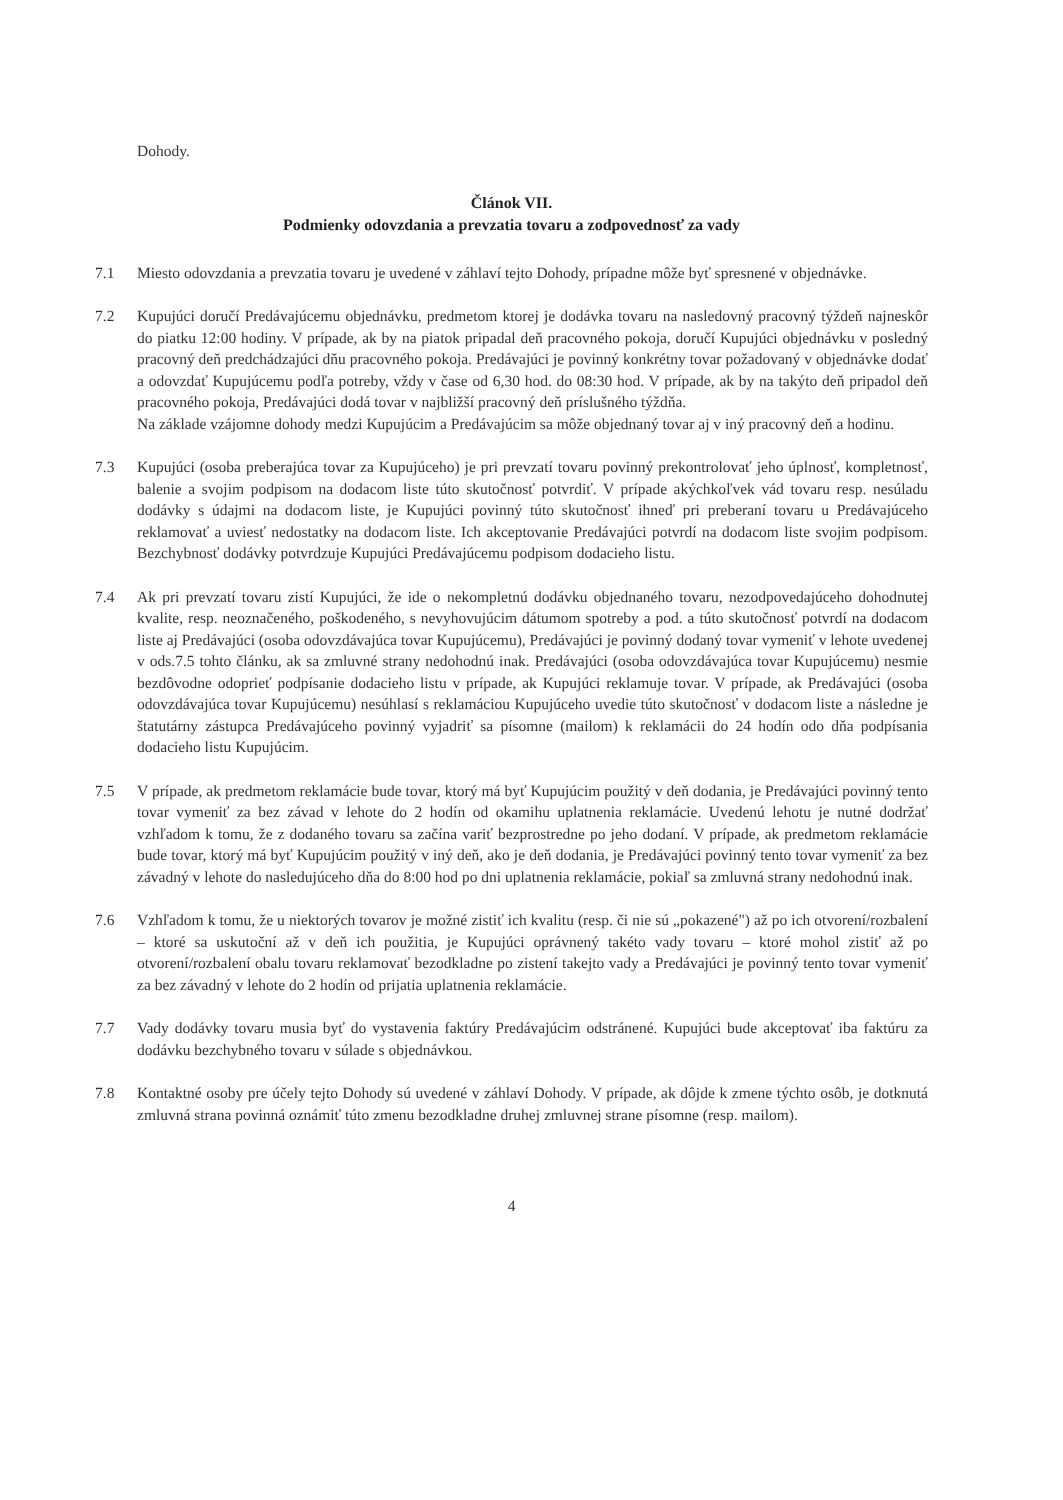Dohody.
Článok VII.
Podmienky odovzdania a prevzatia tovaru a zodpovednosť za vady
7.1 Miesto odovzdania a prevzatia tovaru je uvedené v záhlaví tejto Dohody, prípadne môže byť spresnené v objednávke.
7.2 Kupujúci doručí Predávajúcemu objednávku, predmetom ktorej je dodávka tovaru na nasledovný pracovný týždeň najneskôr do piatku 12:00 hodiny. V prípade, ak by na piatok pripadal deň pracovného pokoja, doručí Kupujúci objednávku v posledný pracovný deň predchádzajúci dňu pracovného pokoja. Predávajúci je povinný konkrétny tovar požadovaný v objednávke dodať a odovzdať Kupujúcemu podľa potreby, vždy v čase od 6,30 hod. do 08:30 hod. V prípade, ak by na takýto deň pripadol deň pracovného pokoja, Predávajúci dodá tovar v najbližší pracovný deň príslušného týždňa.
Na základe vzájomne dohody medzi Kupujúcim a Predávajúcim sa môže objednaný tovar aj v iný pracovný deň a hodinu.
7.3 Kupujúci (osoba preberajúca tovar za Kupujúceho) je pri prevzatí tovaru povinný prekontrolovať jeho úplnosť, kompletnosť, balenie a svojim podpisom na dodacom liste túto skutočnosť potvrdiť. V prípade akýchkoľvek vád tovaru resp. nesúladu dodávky s údajmi na dodacom liste, je Kupujúci povinný túto skutočnosť ihneď pri preberaní tovaru u Predávajúceho reklamovať a uviesť nedostatky na dodacom liste. Ich akceptovanie Predávajúci potvrdí na dodacom liste svojim podpisom. Bezchybnosť dodávky potvrdzuje Kupujúci Predávajúcemu podpisom dodacieho listu.
7.4 Ak pri prevzatí tovaru zistí Kupujúci, že ide o nekompletnú dodávku objednaného tovaru, nezodpovedajúceho dohodnutej kvalite, resp. neoznačeného, poškodeného, s nevyhovujúcim dátumom spotreby a pod. a túto skutočnosť potvrdí na dodacom liste aj Predávajúci (osoba odovzdávajúca tovar Kupujúcemu), Predávajúci je povinný dodaný tovar vymeniť v lehote uvedenej v ods.7.5 tohto článku, ak sa zmluvné strany nedohodnú inak. Predávajúci (osoba odovzdávajúca tovar Kupujúcemu) nesmie bezdôvodne odoprieť podpísanie dodacieho listu v prípade, ak Kupujúci reklamuje tovar. V prípade, ak Predávajúci (osoba odovzdávajúca tovar Kupujúcemu) nesúhlasí s reklamáciou Kupujúceho uvedie túto skutočnosť v dodacom liste a následne je štatutárny zástupca Predávajúceho povinný vyjadriť sa písomne (mailom) k reklamácii do 24 hodín odo dňa podpísania dodacieho listu Kupujúcim.
7.5 V prípade, ak predmetom reklamácie bude tovar, ktorý má byť Kupujúcim použitý v deň dodania, je Predávajúci povinný tento tovar vymeniť za bez závad v lehote do 2 hodín od okamihu uplatnenia reklamácie. Uvedenú lehotu je nutné dodržať vzhľadom k tomu, že z dodaného tovaru sa začína variť bezprostredne po jeho dodaní. V prípade, ak predmetom reklamácie bude tovar, ktorý má byť Kupujúcim použitý v iný deň, ako je deň dodania, je Predávajúci povinný tento tovar vymeniť za bez závadný v lehote do nasledujúceho dňa do 8:00 hod po dni uplatnenia reklamácie, pokiaľ sa zmluvná strany nedohodnú inak.
7.6 Vzhľadom k tomu, že u niektorých tovarov je možné zistiť ich kvalitu (resp. či nie sú „pokazené") až po ich otvorení/rozbalení – ktoré sa uskutoční až v deň ich použitia, je Kupujúci oprávnený takéto vady tovaru – ktoré mohol zistiť až po otvorení/rozbalení obalu tovaru reklamovať bezodkladne po zistení takejto vady a Predávajúci je povinný tento tovar vymeniť za bez závadný v lehote do 2 hodín od prijatia uplatnenia reklamácie.
7.7 Vady dodávky tovaru musia byť do vystavenia faktúry Predávajúcim odstránené. Kupujúci bude akceptovať iba faktúru za dodávku bezchybného tovaru v súlade s objednávkou.
7.8 Kontaktné osoby pre účely tejto Dohody sú uvedené v záhlaví Dohody. V prípade, ak dôjde k zmene týchto osôb, je dotknutá zmluvná strana povinná oznámiť túto zmenu bezodkladne druhej zmluvnej strane písomne (resp. mailom).
4